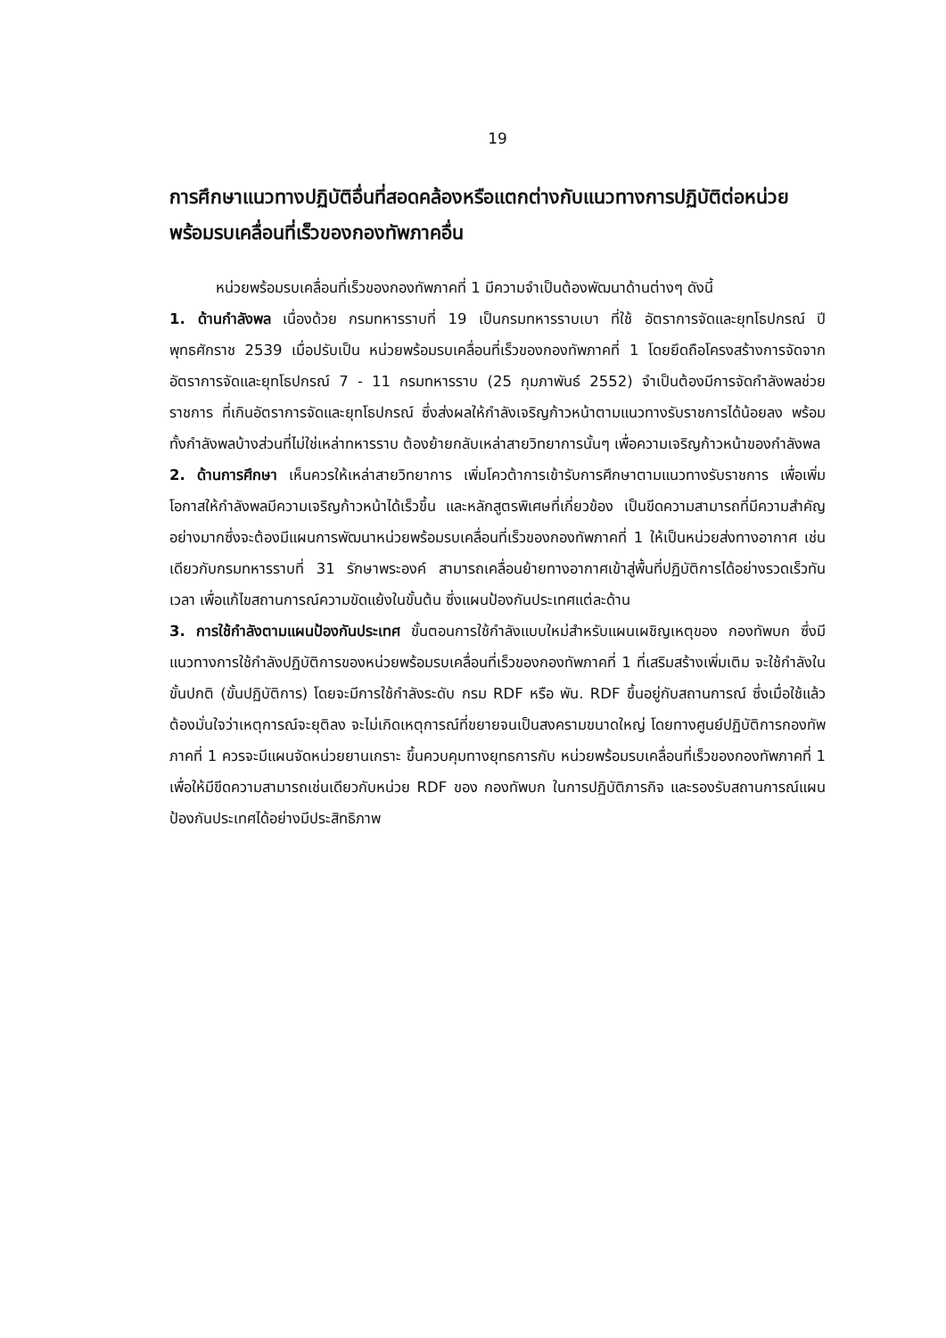19
การศึกษาแนวทางปฏิบัติอื่นที่สอดคล้องหรือแตกต่างกับแนวทางการปฏิบัติต่อหน่วยพร้อมรบเคลื่อนที่เร็วของกองทัพภาคอื่น
หน่วยพร้อมรบเคลื่อนที่เร็วของกองทัพภาคที่ 1 มีความจำเป็นต้องพัฒนาด้านต่างๆ ดังนี้
1. ด้านกำลังพล เนื่องด้วย กรมทหารราบที่ 19 เป็นกรมทหารราบเบา ที่ใช้ อัตราการจัดและยุทโธปกรณ์ ปีพุทธศักราช 2539 เมื่อปรับเป็น หน่วยพร้อมรบเคลื่อนที่เร็วของกองทัพภาคที่ 1 โดยยึดถือโครงสร้างการจัดจาก อัตราการจัดและยุทโธปกรณ์ 7 - 11 กรมทหารราบ (25 กุมภาพันธ์ 2552) จำเป็นต้องมีการจัดกำลังพลช่วยราชการ ที่เกินอัตราการจัดและยุทโธปกรณ์ ซึ่งส่งผลให้กำลังเจริญก้าวหน้าตามแนวทางรับราชการได้น้อยลง พร้อมทั้งกำลังพลบ้างส่วนที่ไม่ใช่เหล่าทหารราบ ต้องย้ายกลับเหล่าสายวิทยาการนั้นๆ เพื่อความเจริญก้าวหน้าของกำลังพล
2. ด้านการศึกษา เห็นควรให้เหล่าสายวิทยาการ เพิ่มโควต้าการเข้ารับการศึกษาตามแนวทางรับราชการ เพื่อเพิ่มโอกาสให้กำลังพลมีความเจริญก้าวหน้าได้เร็วขึ้น และหลักสูตรพิเศษที่เกี่ยวข้อง เป็นขีดความสามารถที่มีความสำคัญอย่างมากซึ่งจะต้องมีแผนการพัฒนาหน่วยพร้อมรบเคลื่อนที่เร็วของกองทัพภาคที่ 1 ให้เป็นหน่วยส่งทางอากาศ เช่นเดียวกับกรมทหารราบที่ 31 รักษาพระองค์ สามารถเคลื่อนย้ายทางอากาศเข้าสู่พื้นที่ปฏิบัติการได้อย่างรวดเร็วทันเวลา เพื่อแก้ไขสถานการณ์ความขัดแย้งในขั้นต้น ซึ่งแผนป้องกันประเทศแต่ละด้าน
3. การใช้กำลังตามแผนป้องกันประเทศ ขั้นตอนการใช้กำลังแบบใหม่สำหรับแผนเผชิญเหตุของ กองทัพบก ซึ่งมีแนวทางการใช้กำลังปฏิบัติการของหน่วยพร้อมรบเคลื่อนที่เร็วของกองทัพภาคที่ 1 ที่เสริมสร้างเพิ่มเติม จะใช้กำลังในขั้นปกติ (ขั้นปฏิบัติการ) โดยจะมีการใช้กำลังระดับ กรม RDF หรือ พัน. RDF ขึ้นอยู่กับสถานการณ์ ซึ่งเมื่อใช้แล้วต้องมั่นใจว่าเหตุการณ์จะยุติลง จะไม่เกิดเหตุการณ์ที่ขยายจนเป็นสงครามขนาดใหญ่ โดยทางศูนย์ปฏิบัติการกองทัพภาคที่ 1 ควรจะมีแผนจัดหน่วยยานเกราะ ขึ้นควบคุมทางยุทธการกับ หน่วยพร้อมรบเคลื่อนที่เร็วของกองทัพภาคที่ 1 เพื่อให้มีขีดความสามารถเช่นเดียวกับหน่วย RDF ของ กองทัพบก ในการปฏิบัติภารกิจ และรองรับสถานการณ์แผนป้องกันประเทศได้อย่างมีประสิทธิภาพ